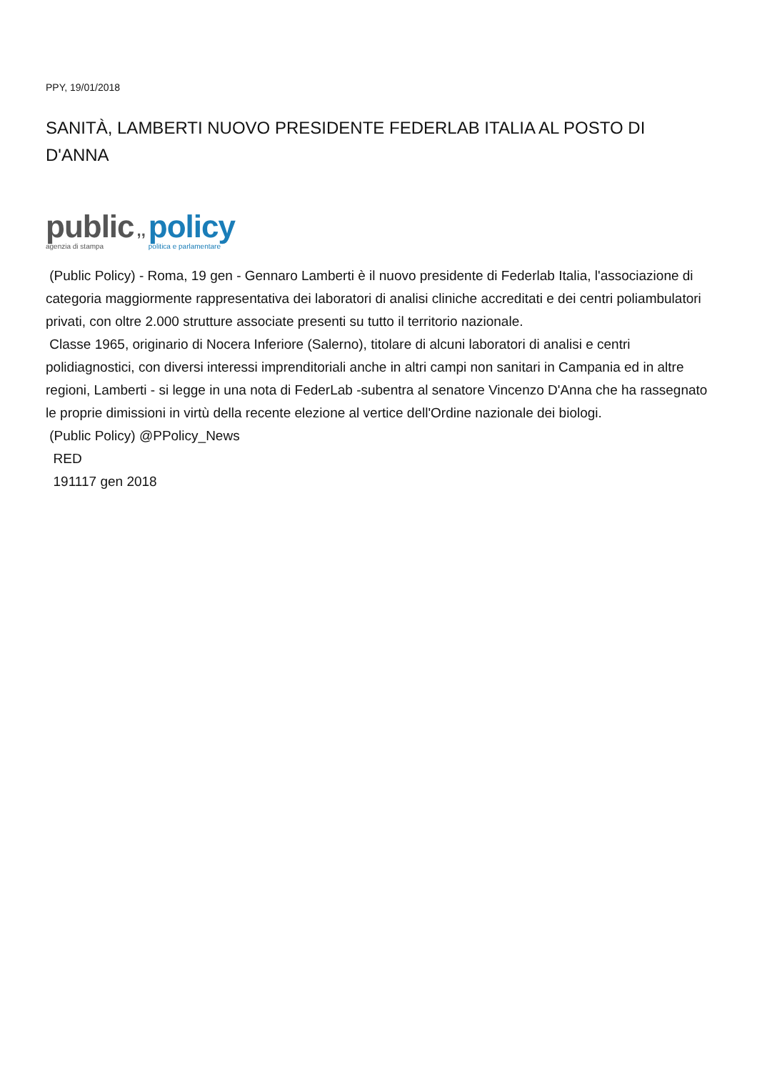PPY, 19/01/2018
SANITÀ, LAMBERTI NUOVO PRESIDENTE FEDERLAB ITALIA AL POSTO DI D'ANNA
public
agenzia di stampa
,,
policy
politica e parlamentare
(Public Policy) - Roma, 19 gen - Gennaro Lamberti è il nuovo presidente di Federlab Italia, l'associazione di categoria maggiormente rappresentativa dei laboratori di analisi cliniche accreditati e dei centri poliambulatori privati, con oltre 2.000 strutture associate presenti su tutto il territorio nazionale.
Classe 1965, originario di Nocera Inferiore (Salerno), titolare di alcuni laboratori di analisi e centri polidiagnostici, con diversi interessi imprenditoriali anche in altri campi non sanitari in Campania ed in altre regioni, Lamberti - si legge in una nota di FederLab -subentra al senatore Vincenzo D'Anna che ha rassegnato le proprie dimissioni in virtù della recente elezione al vertice dell'Ordine nazionale dei biologi.
(Public Policy) @PPolicy_News
RED
191117 gen 2018